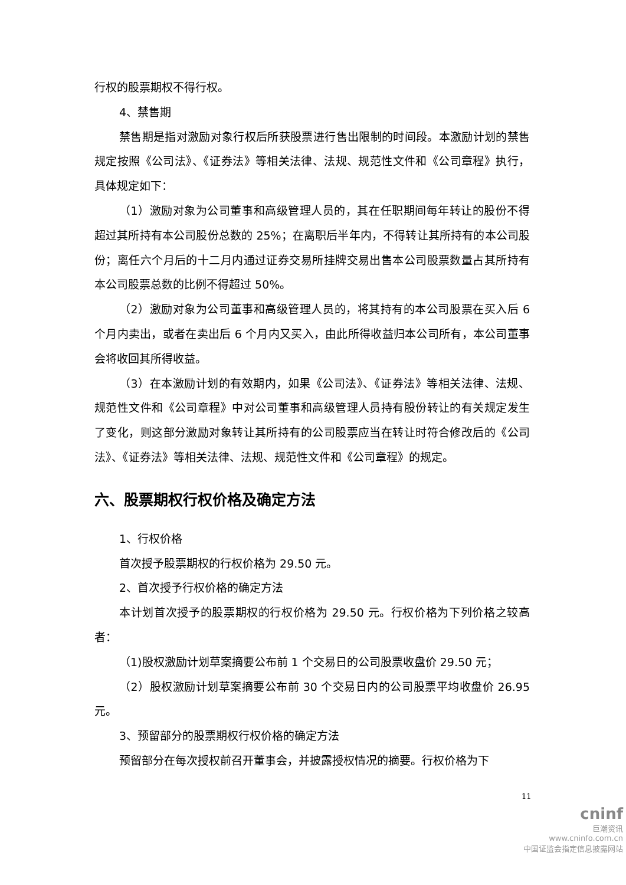行权的股票期权不得行权。
4、禁售期
禁售期是指对激励对象行权后所获股票进行售出限制的时间段。本激励计划的禁售规定按照《公司法》、《证券法》等相关法律、法规、规范性文件和《公司章程》执行，具体规定如下：
（1）激励对象为公司董事和高级管理人员的，其在任职期间每年转让的股份不得超过其所持有本公司股份总数的 25%；在离职后半年内，不得转让其所持有的本公司股份；离任六个月后的十二月内通过证券交易所挂牌交易出售本公司股票数量占其所持有本公司股票总数的比例不得超过 50%。
（2）激励对象为公司董事和高级管理人员的，将其持有的本公司股票在买入后 6 个月内卖出，或者在卖出后 6 个月内又买入，由此所得收益归本公司所有，本公司董事会将收回其所得收益。
（3）在本激励计划的有效期内，如果《公司法》、《证券法》等相关法律、法规、规范性文件和《公司章程》中对公司董事和高级管理人员持有股份转让的有关规定发生了变化，则这部分激励对象转让其所持有的公司股票应当在转让时符合修改后的《公司法》、《证券法》等相关法律、法规、规范性文件和《公司章程》的规定。
六、股票期权行权价格及确定方法
1、行权价格
首次授予股票期权的行权价格为 29.50 元。
2、首次授予行权价格的确定方法
本计划首次授予的股票期权的行权价格为 29.50 元。行权价格为下列价格之较高者：
（1)股权激励计划草案摘要公布前 1 个交易日的公司股票收盘价 29.50 元；
（2）股权激励计划草案摘要公布前 30 个交易日内的公司股票平均收盘价 26.95 元。
3、预留部分的股票期权行权价格的确定方法
预留部分在每次授权前召开董事会，并披露授权情况的摘要。行权价格为下
11
cninf
巨潮资讯
www.cninfo.com.cn
中国证监会指定信息披露网站